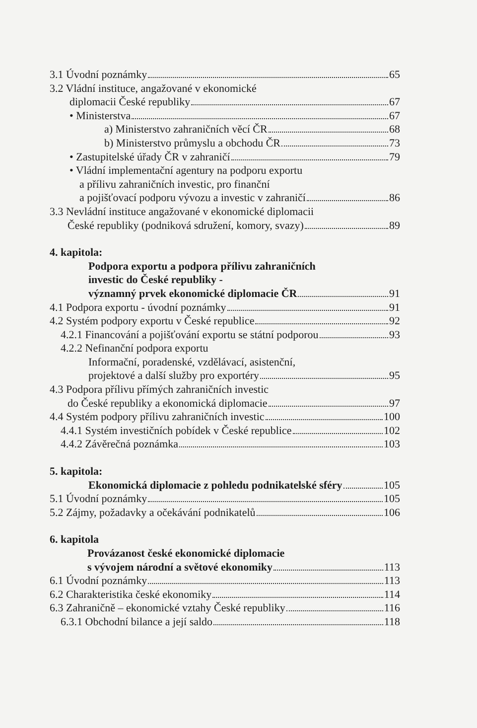3.1 Úvodní poznámky 65
3.2 Vládní instituce, angažované v ekonomické
diplomacii České republiky 67
• Ministerstva 67
a) Ministerstvo zahraničních věcí ČR 68
b) Ministerstvo průmyslu a obchodu ČR 73
• Zastupitelské úřady ČR v zahraničí 79
• Vládní implementační agentury na podporu exportu
a přílivu zahraničních investic, pro finanční
a pojišťovací podporu vývozu a investic v zahraničí 86
3.3 Nevládní instituce angažované v ekonomické diplomacii
České republiky (podniková sdružení, komory, svazy) 89
4. kapitola:
Podpora exportu a podpora přílivu zahraničních
investic do České republiky -
významný prvek ekonomické diplomacie ČR 91
4.1 Podpora exportu - úvodní poznámky 91
4.2 Systém podpory exportu v České republice 92
4.2.1 Financování a pojišťování exportu se státní podporou 93
4.2.2 Nefinanční podpora exportu
Informační, poradenské, vzdělávací, asistenční,
projektové a další služby pro exportéry 95
4.3 Podpora přílivu přímých zahraničních investic
do České republiky a ekonomická diplomacie 97
4.4 Systém podpory přílivu zahraničních investic 100
4.4.1 Systém investičních pobídek v České republice 102
4.4.2 Závěrečná poznámka 103
5. kapitola:
Ekonomická diplomacie z pohledu podnikatelské sféry 105
5.1 Úvodní poznámky 105
5.2 Zájmy, požadavky a očekávání podnikatelů 106
6. kapitola
Provázanost české ekonomické diplomacie
s vývojem národní a světové ekonomiky 113
6.1 Úvodní poznámky 113
6.2 Charakteristika české ekonomiky 114
6.3 Zahraničně – ekonomické vztahy České republiky 116
6.3.1 Obchodní bilance a její saldo 118